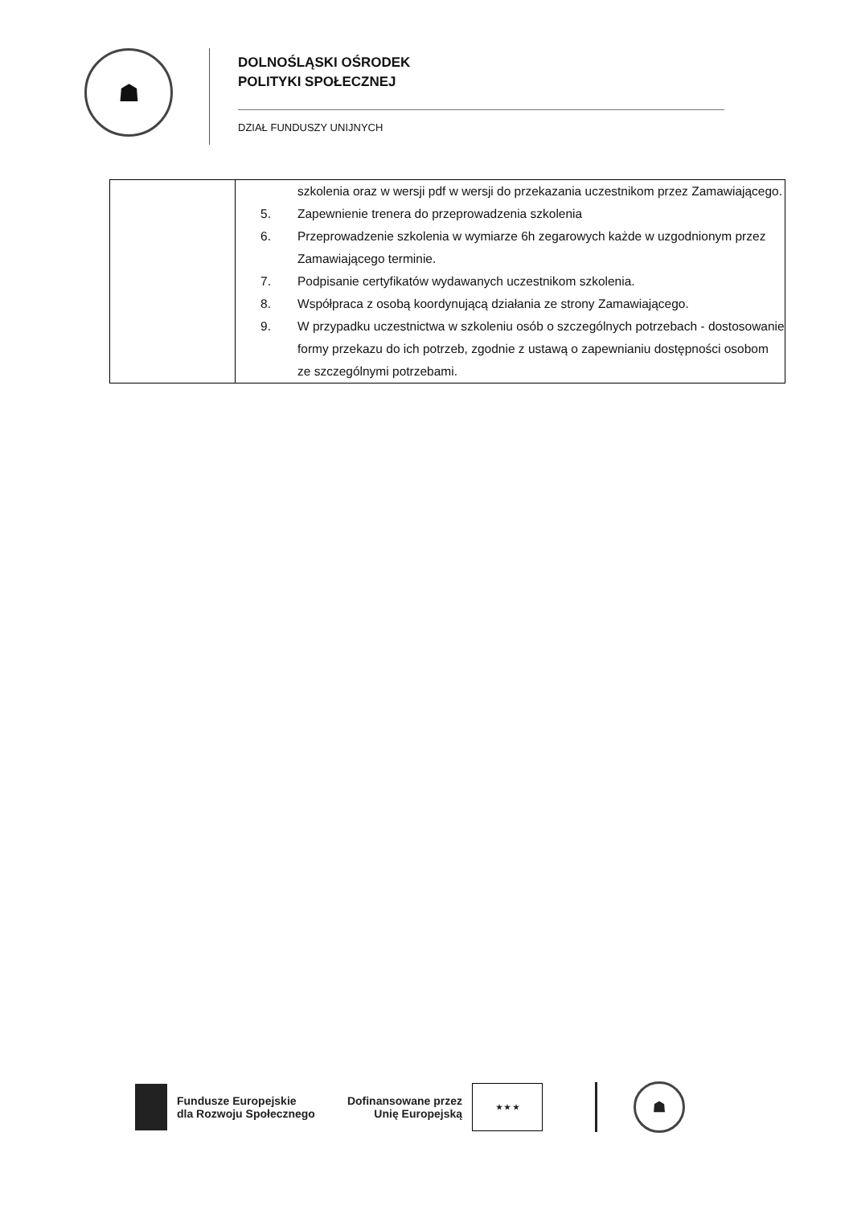☗
DOLNOŚLĄSKI OŚRODEK
POLITYKI SPOŁECZNEJ
DZIAŁ FUNDUSZY UNIJNYCH
| | szkolenia oraz w wersji pdf w wersji do przekazania uczestnikom przez Zamawiającego. 5. Zapewnienie trenera do przeprowadzenia szkolenia 6. Przeprowadzenie szkolenia w wymiarze 6h zegarowych każde w uzgodnionym przez Zamawiającego terminie. 7. Podpisanie certyfikatów wydawanych uczestnikom szkolenia. 8. Współpraca z osobą koordynującą działania ze strony Zamawiającego. 9. W przypadku uczestnictwa w szkoleniu osób o szczególnych potrzebach - dostosowanie formy przekazu do ich potrzeb, zgodnie z ustawą o zapewnianiu dostępności osobom ze szczególnymi potrzebami. |
Fundusze Europejskie
dla Rozwoju Społecznego
Dofinansowane przez
Unię Europejską
★ ★ ★
☗